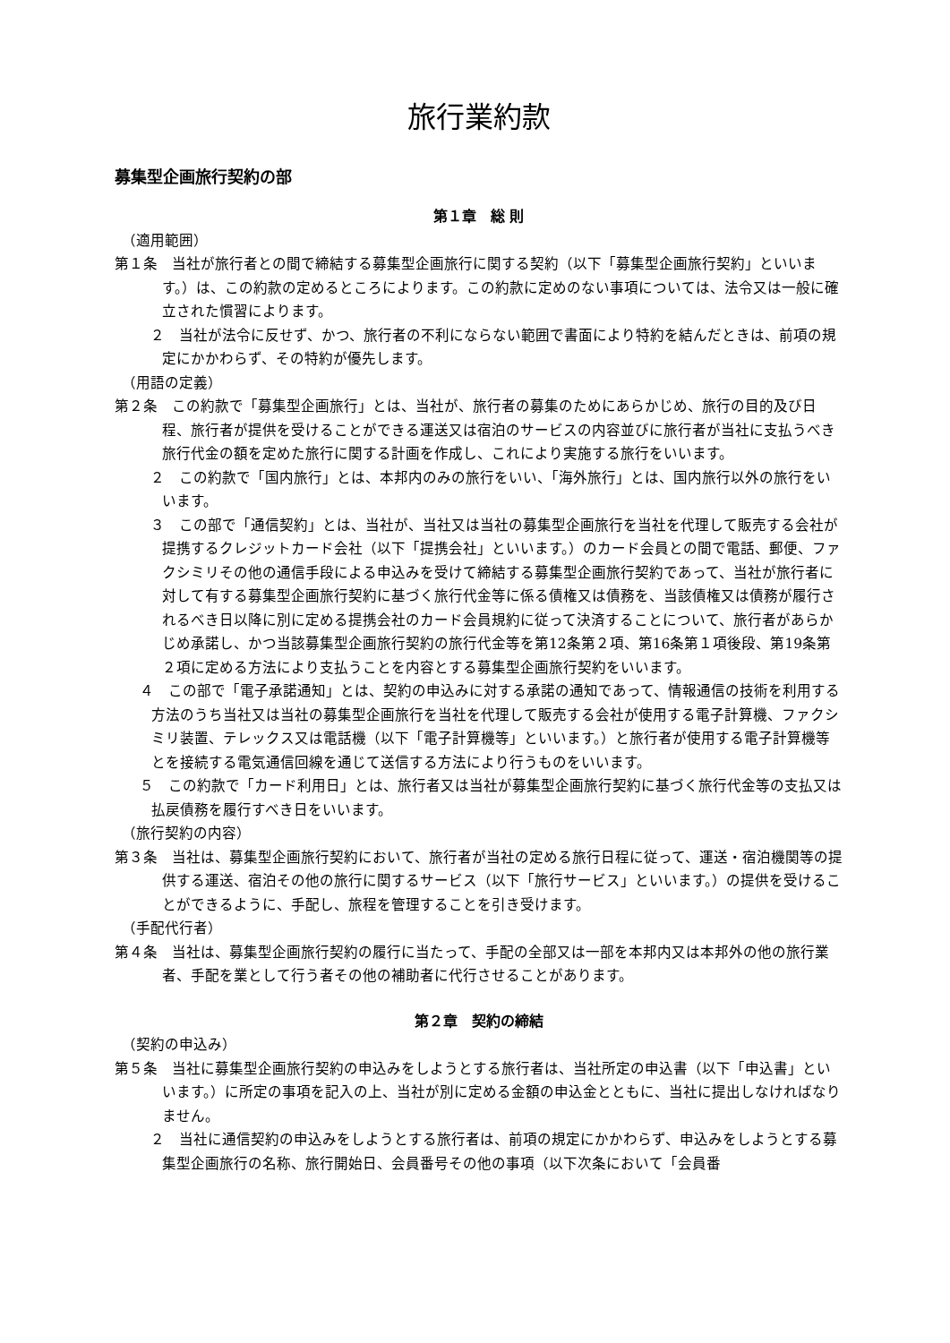旅行業約款
募集型企画旅行契約の部
第１章　総 則
（適用範囲）
第１条　当社が旅行者との間で締結する募集型企画旅行に関する契約（以下「募集型企画旅行契約」といいます。）は、この約款の定めるところによります。この約款に定めのない事項については、法令又は一般に確立された慣習によります。
２　当社が法令に反せず、かつ、旅行者の不利にならない範囲で書面により特約を結んだときは、前項の規定にかかわらず、その特約が優先します。
（用語の定義）
第２条　この約款で「募集型企画旅行」とは、当社が、旅行者の募集のためにあらかじめ、旅行の目的及び日程、旅行者が提供を受けることができる運送又は宿泊のサービスの内容並びに旅行者が当社に支払うべき旅行代金の額を定めた旅行に関する計画を作成し、これにより実施する旅行をいいます。
２　この約款で「国内旅行」とは、本邦内のみの旅行をいい、「海外旅行」とは、国内旅行以外の旅行をいいます。
３　この部で「通信契約」とは、当社が、当社又は当社の募集型企画旅行を当社を代理して販売する会社が提携するクレジットカード会社（以下「提携会社」といいます。）のカード会員との間で電話、郵便、ファクシミリその他の通信手段による申込みを受けて締結する募集型企画旅行契約であって、当社が旅行者に対して有する募集型企画旅行契約に基づく旅行代金等に係る債権又は債務を、当該債権又は債務が履行されるべき日以降に別に定める提携会社のカード会員規約に従って決済することについて、旅行者があらかじめ承諾し、かつ当該募集型企画旅行契約の旅行代金等を第12条第２項、第16条第１項後段、第19条第２項に定める方法により支払うことを内容とする募集型企画旅行契約をいいます。
４　この部で「電子承諾通知」とは、契約の申込みに対する承諾の通知であって、情報通信の技術を利用する方法のうち当社又は当社の募集型企画旅行を当社を代理して販売する会社が使用する電子計算機、ファクシミリ装置、テレックス又は電話機（以下「電子計算機等」といいます。）と旅行者が使用する電子計算機等とを接続する電気通信回線を通じて送信する方法により行うものをいいます。
５　この約款で「カード利用日」とは、旅行者又は当社が募集型企画旅行契約に基づく旅行代金等の支払又は払戻債務を履行すべき日をいいます。
（旅行契約の内容）
第３条　当社は、募集型企画旅行契約において、旅行者が当社の定める旅行日程に従って、運送・宿泊機関等の提供する運送、宿泊その他の旅行に関するサービス（以下「旅行サービス」といいます。）の提供を受けることができるように、手配し、旅程を管理することを引き受けます。
（手配代行者）
第４条　当社は、募集型企画旅行契約の履行に当たって、手配の全部又は一部を本邦内又は本邦外の他の旅行業者、手配を業として行う者その他の補助者に代行させることがあります。
第２章　契約の締結
（契約の申込み）
第５条　当社に募集型企画旅行契約の申込みをしようとする旅行者は、当社所定の申込書（以下「申込書」といいます。）に所定の事項を記入の上、当社が別に定める金額の申込金とともに、当社に提出しなければなりません。
２　当社に通信契約の申込みをしようとする旅行者は、前項の規定にかかわらず、申込みをしようとする募集型企画旅行の名称、旅行開始日、会員番号その他の事項（以下次条において「会員番